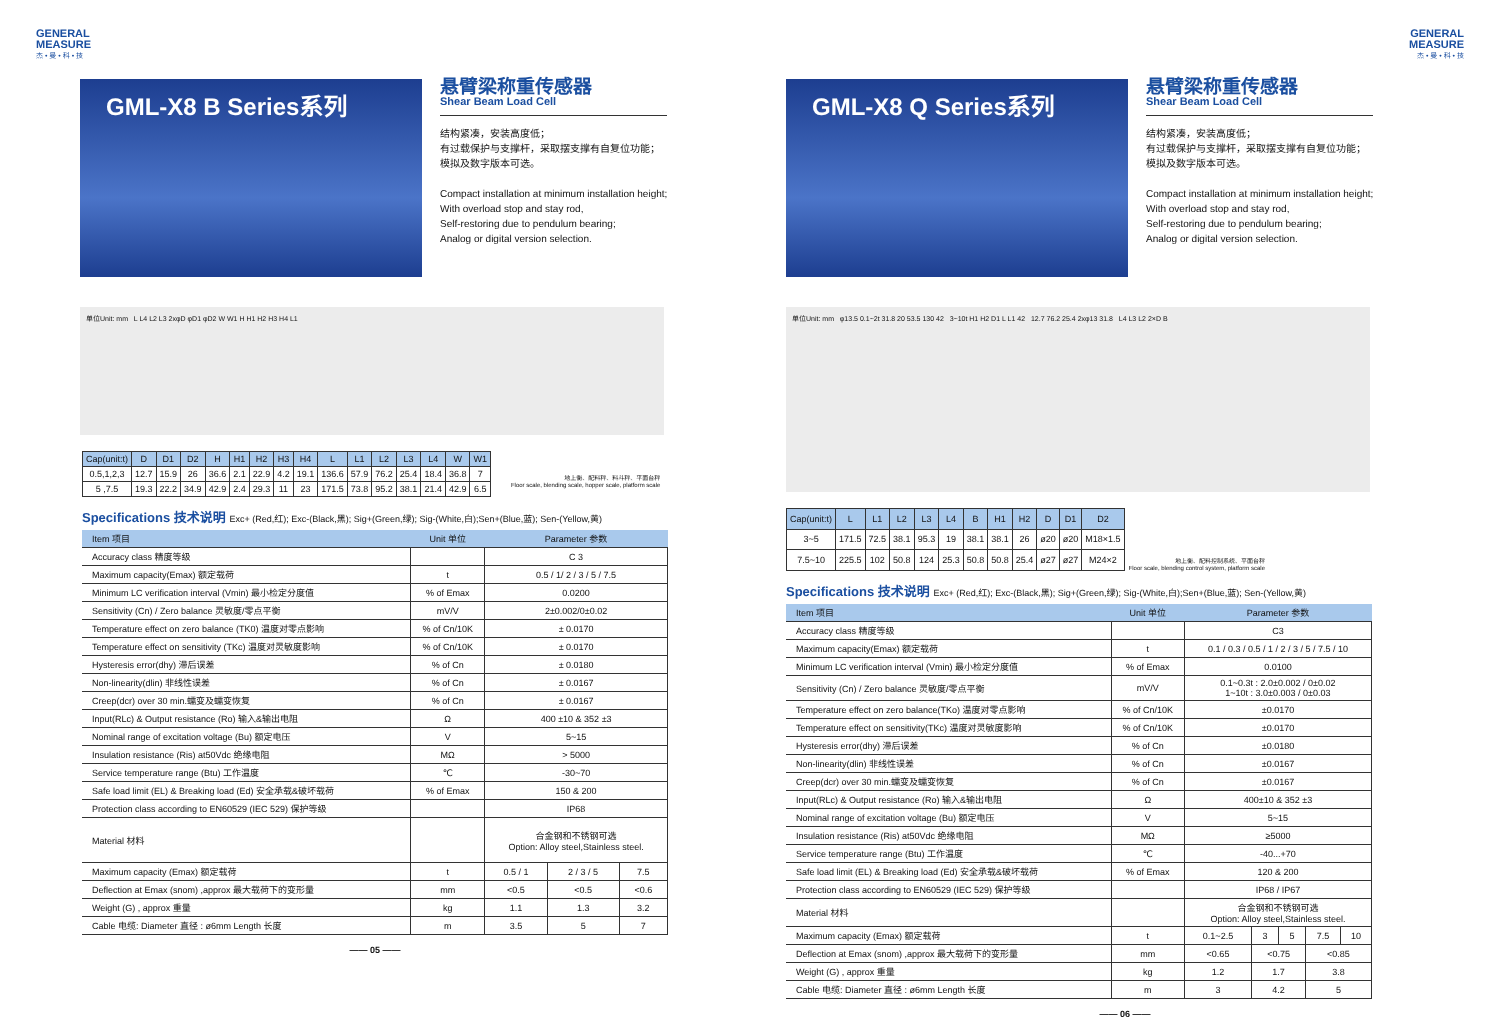GENERAL
MEASURE
杰 • 曼 • 科 • 技
GML-X8 B Series系列
悬臂梁称重传感器
Shear Beam Load Cell
结构紧凑，安装高度低；
有过载保护与支撑杆，采取摆支撑有自复位功能；
模拟及数字版本可选。
Compact installation at minimum installation height;
With overload stop and stay rod,
Self-restoring due to pendulum bearing;
Analog or digital version selection.
单位Unit: mm L L4 L2 L3 2xφD φD1 φD2 W W1 H H1 H2 H3 H4 L1
| Cap(unit:t) | D | D1 | D2 | H | H1 | H2 | H3 | H4 | L | L1 | L2 | L3 | L4 | W | W1 |
| --- | --- | --- | --- | --- | --- | --- | --- | --- | --- | --- | --- | --- | --- | --- | --- |
| 0.5,1,2,3 | 12.7 | 15.9 | 26 | 36.6 | 2.1 | 22.9 | 4.2 | 19.1 | 136.6 | 57.9 | 76.2 | 25.4 | 18.4 | 36.8 | 7 |
| 5 ,7.5 | 19.3 | 22.2 | 34.9 | 42.9 | 2.4 | 29.3 | 11 | 23 | 171.5 | 73.8 | 95.2 | 38.1 | 21.4 | 42.9 | 6.5 |
地上衡、配料秤、料斗秤、平面台秤
Floor scale, blending scale, hopper scale, platform scale
Specifications 技术说明 Exc+ (Red,红); Exc-(Black,黑); Sig+(Green,绿); Sig-(White,白);Sen+(Blue,蓝); Sen-(Yellow,黄)
| Item 项目 | Unit 单位 | Parameter 参数 | | |
| --- | --- | --- | --- | --- |
| Accuracy class 精度等级 | | C 3 | | |
| Maximum capacity(Emax) 额定载荷 | t | 0.5 / 1/ 2 / 3 / 5 / 7.5 | | |
| Minimum LC verification interval (Vmin) 最小检定分度值 | % of Emax | 0.0200 | | |
| Sensitivity (Cn) / Zero balance 灵敏度/零点平衡 | mV/V | 2±0.002/0±0.02 | | |
| Temperature effect on zero balance (TK0) 温度对零点影响 | % of Cn/10K | ± 0.0170 | | |
| Temperature effect on sensitivity (TKc) 温度对灵敏度影响 | % of Cn/10K | ± 0.0170 | | |
| Hysteresis error(dhy) 滞后误差 | % of Cn | ± 0.0180 | | |
| Non-linearity(dlin) 非线性误差 | % of Cn | ± 0.0167 | | |
| Creep(dcr) over 30 min.蠕变及蠕变恢复 | % of Cn | ± 0.0167 | | |
| Input(RLc) & Output resistance (Ro) 输入&输出电阻 | Ω | 400 ±10 & 352 ±3 | | |
| Nominal range of excitation voltage (Bu) 额定电压 | V | 5~15 | | |
| Insulation resistance (Ris) at50Vdc 绝缘电阻 | MΩ | > 5000 | | |
| Service temperature range (Btu) 工作温度 | ℃ | -30~70 | | |
| Safe load limit (EL) & Breaking load (Ed) 安全承载&破坏载荷 | % of Emax | 150 & 200 | | |
| Protection class according to EN60529 (IEC 529) 保护等级 | | IP68 | | |
| Material 材料 | | 合金钢和不锈钢可选 Option: Alloy steel,Stainless steel. | | |
| Maximum capacity (Emax) 额定载荷 | t | 0.5 / 1 | 2 / 3 / 5 | 7.5 |
| Deflection at Emax (snom) ,approx 最大载荷下的变形量 | mm | <0.5 | <0.5 | <0.6 |
| Weight (G) , approx 重量 | kg | 1.1 | 1.3 | 3.2 |
| Cable 电缆: Diameter 直径 : ø6mm Length 长度 | m | 3.5 | 5 | 7 |
—— 05 ——
GENERAL
MEASURE
杰 • 曼 • 科 • 技
GML-X8 Q Series系列
悬臂梁称重传感器
Shear Beam Load Cell
结构紧凑，安装高度低；
有过载保护与支撑杆，采取摆支撑有自复位功能；
模拟及数字版本可选。
Compact installation at minimum installation height;
With overload stop and stay rod,
Self-restoring due to pendulum bearing;
Analog or digital version selection.
单位Unit: mm φ13.5 0.1~2t 31.8 20 53.5 130 42 3~10t H1 H2 D1 L L1 42 12.7 76.2 25.4 2xφ13 31.8 L4 L3 L2 2×D B
| Cap(unit:t) | L | L1 | L2 | L3 | L4 | B | H1 | H2 | D | D1 | D2 |
| --- | --- | --- | --- | --- | --- | --- | --- | --- | --- | --- | --- |
| 3~5 | 171.5 | 72.5 | 38.1 | 95.3 | 19 | 38.1 | 38.1 | 26 | ø20 | ø20 | M18×1.5 |
| 7.5~10 | 225.5 | 102 | 50.8 | 124 | 25.3 | 50.8 | 50.8 | 25.4 | ø27 | ø27 | M24×2 |
地上衡、配料控制系统、平面台秤
Floor scale, blending control system, platform scale
Specifications 技术说明 Exc+ (Red,红); Exc-(Black,黑); Sig+(Green,绿); Sig-(White,白);Sen+(Blue,蓝); Sen-(Yellow,黄)
| Item 项目 | Unit 单位 | Parameter 参数 | | | | |
| --- | --- | --- | --- | --- | --- | --- |
| Accuracy class 精度等级 | | C3 | | | | |
| Maximum capacity(Emax) 额定载荷 | t | 0.1 / 0.3 / 0.5 / 1 / 2 / 3 / 5 / 7.5 / 10 | | | | |
| Minimum LC verification interval (Vmin) 最小检定分度值 | % of Emax | 0.0100 | | | | |
| Sensitivity (Cn) / Zero balance 灵敏度/零点平衡 | mV/V | 0.1~0.3t : 2.0±0.002 / 0±0.02 1~10t : 3.0±0.003 / 0±0.03 | | | | |
| Temperature effect on zero balance(TKo) 温度对零点影响 | % of Cn/10K | ±0.0170 | | | | |
| Temperature effect on sensitivity(TKc) 温度对灵敏度影响 | % of Cn/10K | ±0.0170 | | | | |
| Hysteresis error(dhy) 滞后误差 | % of Cn | ±0.0180 | | | | |
| Non-linearity(dlin) 非线性误差 | % of Cn | ±0.0167 | | | | |
| Creep(dcr) over 30 min.蠕变及蠕变恢复 | % of Cn | ±0.0167 | | | | |
| Input(RLc) & Output resistance (Ro) 输入&输出电阻 | Ω | 400±10 & 352 ±3 | | | | |
| Nominal range of excitation voltage (Bu) 额定电压 | V | 5~15 | | | | |
| Insulation resistance (Ris) at50Vdc 绝缘电阻 | MΩ | ≥5000 | | | | |
| Service temperature range (Btu) 工作温度 | ℃ | -40...+70 | | | | |
| Safe load limit (EL) & Breaking load (Ed) 安全承载&破坏载荷 | % of Emax | 120 & 200 | | | | |
| Protection class according to EN60529 (IEC 529) 保护等级 | | IP68 / IP67 | | | | |
| Material 材料 | | 合金钢和不锈钢可选 Option: Alloy steel,Stainless steel. | | | | |
| Maximum capacity (Emax) 额定载荷 | t | 0.1~2.5 | 3 | 5 | 7.5 | 10 |
| Deflection at Emax (snom) ,approx 最大载荷下的变形量 | mm | <0.65 | <0.75 | | <0.85 | |
| Weight (G) , approx 重量 | kg | 1.2 | 1.7 | | 3.8 | |
| Cable 电缆: Diameter 直径 : ø6mm Length 长度 | m | 3 | 4.2 | | 5 | |
—— 06 ——